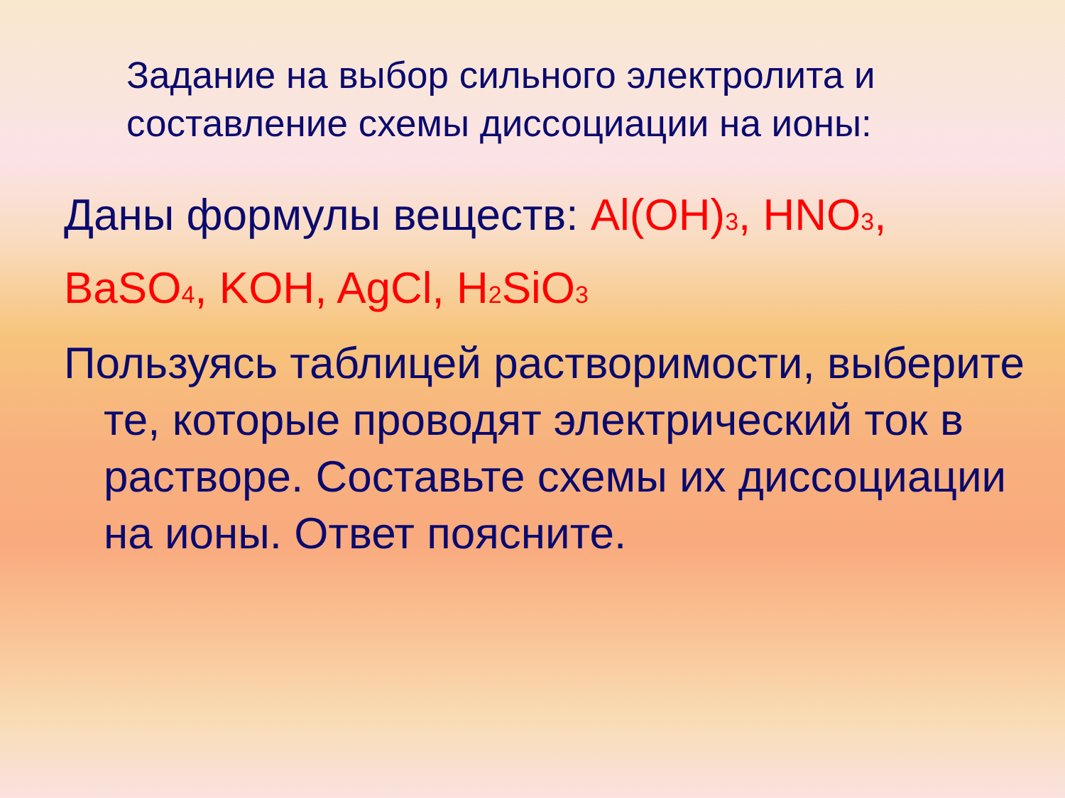Задание на выбор сильного электролита и
составление схемы диссоциации на ионы:
Даны формулы веществ: Al(OH)3, HNO3,
BaSO4, KOH, AgCl, H2 SiO3
Пользуясь таблицей растворимости, выберите те, которые проводят электрический ток в растворе. Составьте схемы их диссоциации на ионы. Ответ поясните.